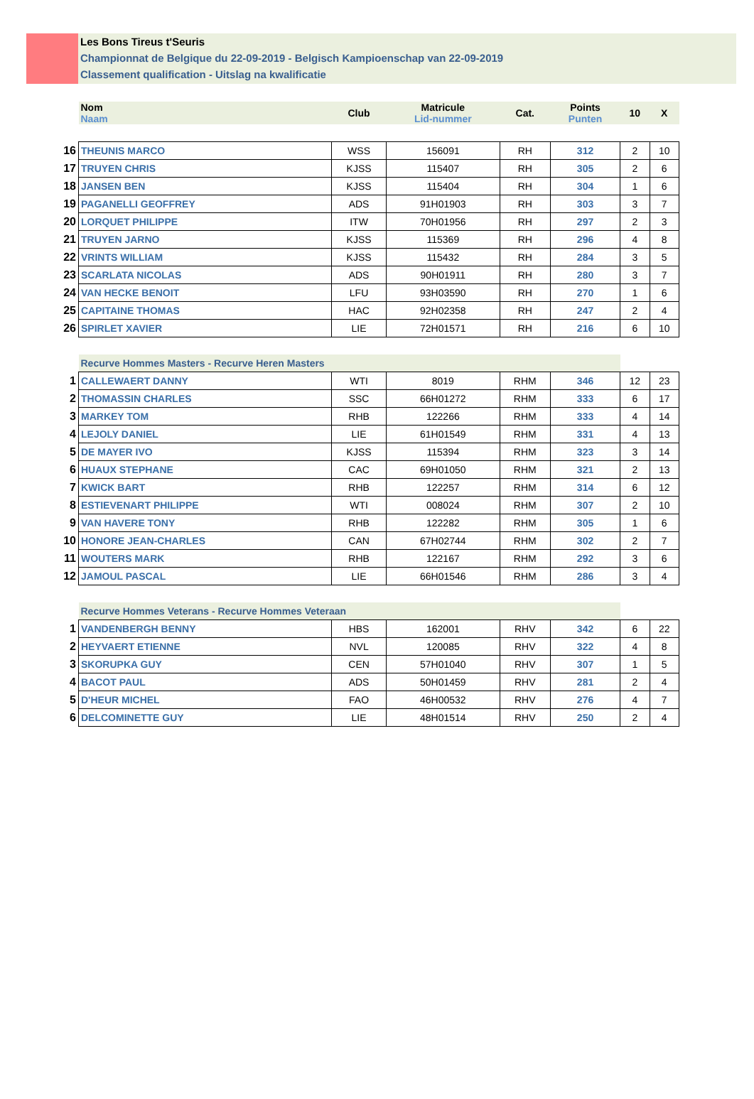Les Bons Tireus t'Seuris
Championnat de Belgique du 22-09-2019 - Belgisch Kampioenschap van 22-09-2019
Classement qualification - Uitslag na kwalificatie
| | Nom Naam | Club | Matricule Lid-nummer | Cat. | Points Punten | 10 | X |
| 16 | THEUNIS MARCO | WSS | 156091 | RH | 312 | 2 | 10 |
| 17 | TRUYEN CHRIS | KJSS | 115407 | RH | 305 | 2 | 6 |
| 18 | JANSEN BEN | KJSS | 115404 | RH | 304 | 1 | 6 |
| 19 | PAGANELLI GEOFFREY | ADS | 91H01903 | RH | 303 | 3 | 7 |
| 20 | LORQUET PHILIPPE | ITW | 70H01956 | RH | 297 | 2 | 3 |
| 21 | TRUYEN JARNO | KJSS | 115369 | RH | 296 | 4 | 8 |
| 22 | VRINTS WILLIAM | KJSS | 115432 | RH | 284 | 3 | 5 |
| 23 | SCARLATA NICOLAS | ADS | 90H01911 | RH | 280 | 3 | 7 |
| 24 | VAN HECKE BENOIT | LFU | 93H03590 | RH | 270 | 1 | 6 |
| 25 | CAPITAINE THOMAS | HAC | 92H02358 | RH | 247 | 2 | 4 |
| 26 | SPIRLET XAVIER | LIE | 72H01571 | RH | 216 | 6 | 10 |
| | Recurve Hommes Masters - Recurve Heren Masters | | | | | | |
| 1 | CALLEWAERT DANNY | WTI | 8019 | RHM | 346 | 12 | 23 |
| 2 | THOMASSIN CHARLES | SSC | 66H01272 | RHM | 333 | 6 | 17 |
| 3 | MARKEY TOM | RHB | 122266 | RHM | 333 | 4 | 14 |
| 4 | LEJOLY DANIEL | LIE | 61H01549 | RHM | 331 | 4 | 13 |
| 5 | DE MAYER IVO | KJSS | 115394 | RHM | 323 | 3 | 14 |
| 6 | HUAUX STEPHANE | CAC | 69H01050 | RHM | 321 | 2 | 13 |
| 7 | KWICK BART | RHB | 122257 | RHM | 314 | 6 | 12 |
| 8 | ESTIEVENART PHILIPPE | WTI | 008024 | RHM | 307 | 2 | 10 |
| 9 | VAN HAVERE TONY | RHB | 122282 | RHM | 305 | 1 | 6 |
| 10 | HONORE JEAN-CHARLES | CAN | 67H02744 | RHM | 302 | 2 | 7 |
| 11 | WOUTERS MARK | RHB | 122167 | RHM | 292 | 3 | 6 |
| 12 | JAMOUL PASCAL | LIE | 66H01546 | RHM | 286 | 3 | 4 |
| | Recurve Hommes Veterans - Recurve Hommes Veteraan | | | | | | |
| 1 | VANDENBERGH BENNY | HBS | 162001 | RHV | 342 | 6 | 22 |
| 2 | HEYVAERT ETIENNE | NVL | 120085 | RHV | 322 | 4 | 8 |
| 3 | SKORUPKA GUY | CEN | 57H01040 | RHV | 307 | 1 | 5 |
| 4 | BACOT PAUL | ADS | 50H01459 | RHV | 281 | 2 | 4 |
| 5 | D'HEUR MICHEL | FAO | 46H00532 | RHV | 276 | 4 | 7 |
| 6 | DELCOMINETTE GUY | LIE | 48H01514 | RHV | 250 | 2 | 4 |